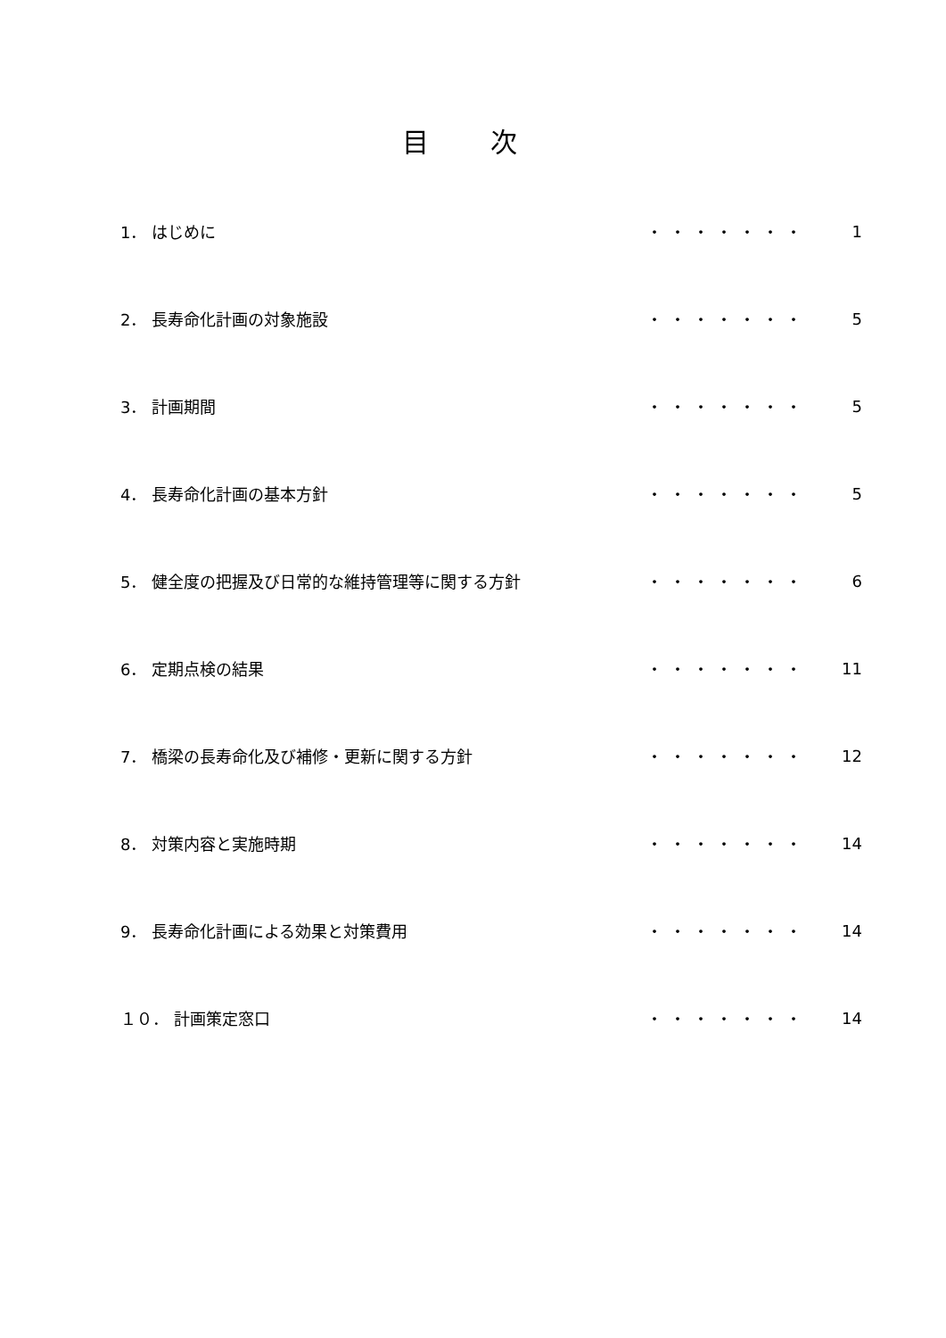目 次
| 1． はじめに | ・・・・・・・ | 1 |
| 2． 長寿命化計画の対象施設 | ・・・・・・・ | 5 |
| 3． 計画期間 | ・・・・・・・ | 5 |
| 4． 長寿命化計画の基本方針 | ・・・・・・・ | 5 |
| 5． 健全度の把握及び日常的な維持管理等に関する方針 | ・・・・・・・ | 6 |
| 6． 定期点検の結果 | ・・・・・・・ | 11 |
| 7． 橋梁の長寿命化及び補修・更新に関する方針 | ・・・・・・・ | 12 |
| 8． 対策内容と実施時期 | ・・・・・・・ | 14 |
| 9． 長寿命化計画による効果と対策費用 | ・・・・・・・ | 14 |
| １０． 計画策定窓口 | ・・・・・・・ | 14 |